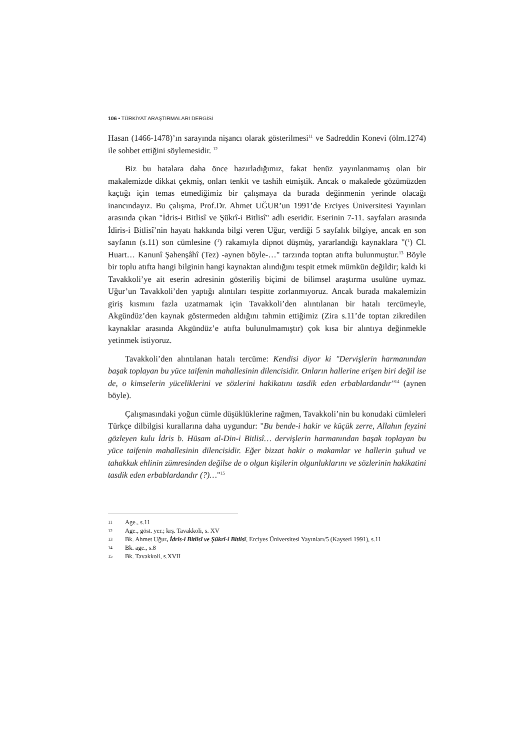106 • TÜRKİYAT ARAŞTIRMALARI DERGİSİ
Hasan (1466-1478)’ın sarayında nişancı olarak gösterilmesi<sup>11</sup> ve Sadreddin Konevi (ölm.1274) ile sohbet ettiğini söylemesidir. <sup>12</sup>
Biz bu hatalara daha önce hazırladığımız, fakat henüz yayınlanmamış olan bir makalemizde dikkat çekmiş, onları tenkit ve tashih etmiştik. Ancak o makalede gözümüzden kaçtığı için temas etmediğimiz bir çalışmaya da burada değinmenin yerinde olacağı inancındayız. Bu çalışma, Prof.Dr. Ahmet UĞUR’un 1991’de Erciyes Üniversitesi Yayınları arasında çıkan "İdris-i Bitlisî ve Şükrî-i Bitlisî" adlı eseridir. Eserinin 7-11. sayfaları arasında İdiris-i Bitlisî’nin hayatı hakkında bilgi veren Uğur, verdiği 5 sayfalık bilgiye, ancak en son sayfanın (s.11) son cümlesine (<sup>1</sup>) rakamıyla dipnot düşmüş, yararlandığı kaynaklara "(<sup>1</sup>) Cl. Huart… Kanunî Şahenşâhî (Tez) -aynen böyle-…" tarzında toptan atıfta bulunmuştur.<sup>13</sup> Böyle bir toplu atıfta hangi bilginin hangi kaynaktan alındığını tespit etmek mümkün değildir; kaldı ki Tavakkoli’ye ait eserin adresinin gösteriliş biçimi de bilimsel araştırma usulüne uymaz. Uğur’un Tavakkoli’den yaptığı alıntıları tespitte zorlanmıyoruz. Ancak burada makalemizin giriş kısmını fazla uzatmamak için Tavakkoli’den alıntılanan bir hatalı tercümeyle, Akgündüz’den kaynak göstermeden aldığını tahmin ettiğimiz (Zira s.11’de toptan zikredilen kaynaklar arasında Akgündüz’e atıfta bulunulmamıştır) çok kısa bir alıntıya değinmekle yetinmek istiyoruz.
Tavakkoli’den alıntılanan hatalı tercüme: Kendisi diyor ki "Dervişlerin harmanından başak toplayan bu yüce taifenin mahallesinin dilencisidir. Onların hallerine erişen biri değil ise de, o kimselerin yüceliklerini ve sözlerini hakikatını tasdik eden erbablardandır"<sup>14</sup> (aynen böyle).
Çalışmasındaki yoğun cümle düşüklüklerine rağmen, Tavakkoli’nin bu konudaki cümleleri Türkçe dilbilgisi kurallarına daha uygundur: "Bu bende-i hakir ve küçük zerre, Allahın feyzini gözleyen kulu İdris b. Hüsam al-Din-i Bitlisî… dervişlerin harmanından başak toplayan bu yüce taifenin mahallesinin dilencisidir. Eğer bizzat hakir o makamlar ve hallerin şuhud ve tahakkuk ehlinin zümresinden değilse de o olgun kişilerin olgunluklarını ve sözlerinin hakikatini tasdik eden erbablardandır (?)…"<sup>15</sup>
11 Age., s.11
12 Age., göst. yer.; krş. Tavakkoli, s. XV
13 Bk. Ahmet Uğur, İdris-i Bitlisî ve Şükrî-i Bitlisî, Erciyes Üniversitesi Yayınları/5 (Kayseri 1991), s.11
14 Bk. age., s.8
15 Bk. Tavakkoli, s.XVII